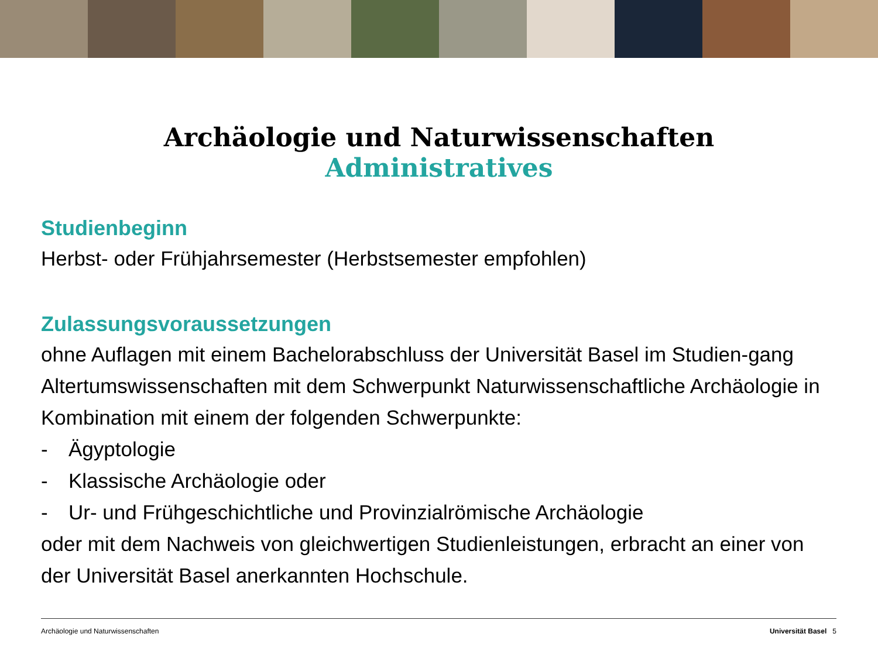Archäologie und Naturwissenschaften
Administratives
Studienbeginn
Herbst- oder Frühjahrsemester (Herbstsemester empfohlen)
Zulassungsvoraussetzungen
ohne Auflagen mit einem Bachelorabschluss der Universität Basel im Studien-gang Altertumswissenschaften mit dem Schwerpunkt Naturwissenschaftliche Archäologie in Kombination mit einem der folgenden Schwerpunkte:
- Ägyptologie
- Klassische Archäologie oder
- Ur- und Frühgeschichtliche und Provinzialrömische Archäologie
oder mit dem Nachweis von gleichwertigen Studienleistungen, erbracht an einer von der Universität Basel anerkannten Hochschule.
Archäologie und Naturwissenschaften Universität Basel 5